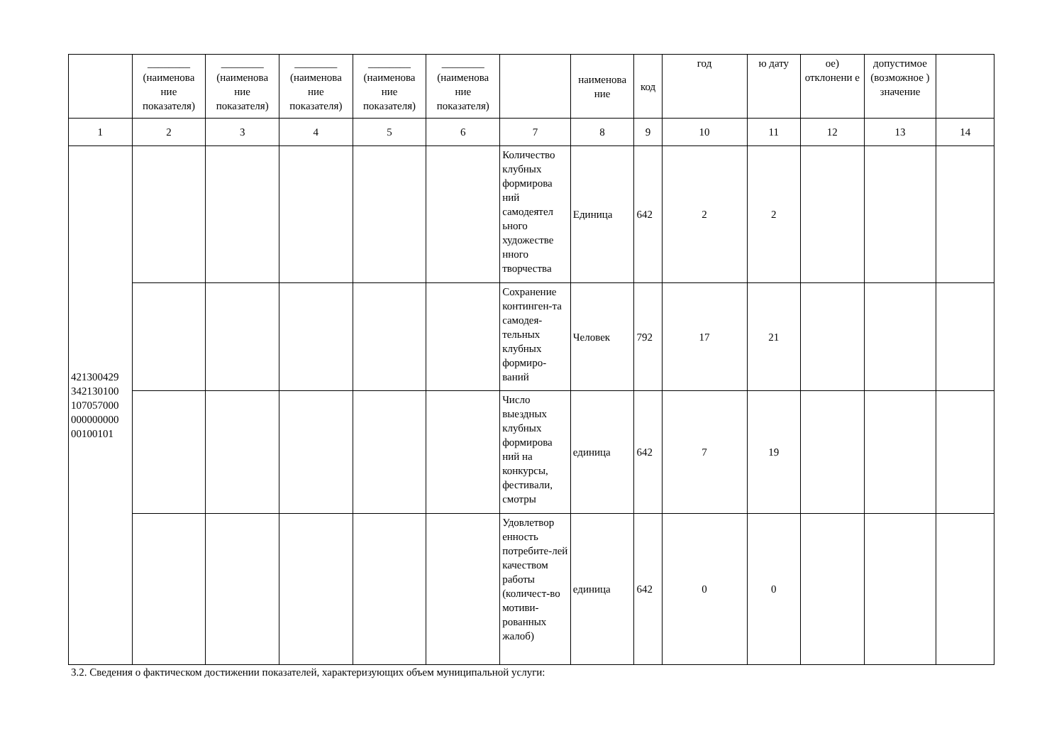| | ________ (наименова ние показателя) | ________ (наименова ние показателя) | ________ (наименова ние показателя) | ________ (наименова ние показателя) | ________ (наименова ние показателя) | | наименова ние | код | год | ю дату | ое) отклонени е | допустимое (возможное ) значение | |
| --- | --- | --- | --- | --- | --- | --- | --- | --- | --- | --- | --- | --- | --- |
| 1 | 2 | 3 | 4 | 5 | 6 | 7 | 8 | 9 | 10 | 11 | 12 | 13 | 14 |
| 421300429 342130100 107057000 000000000 00100101 | | | | | | Количество клубных формирова ний самодеятел ьного художестве нного творчества | Единица | 642 | 2 | 2 | | | |
| | | | | | | Сохранение континген-та самодея-тельных клубных формиро-ваний | Человек | 792 | 17 | 21 | | | |
| | | | | | | Число выездных клубных формирова ний на конкурсы, фестивали, смотры | единица | 642 | 7 | 19 | | | |
| | | | | | | Удовлетвор енность потребите-лей качеством работы (количест-во мотиви-рованных жалоб) | единица | 642 | 0 | 0 | | | |
3.2. Сведения о фактическом достижении показателей, характеризующих объем муниципальной услуги: